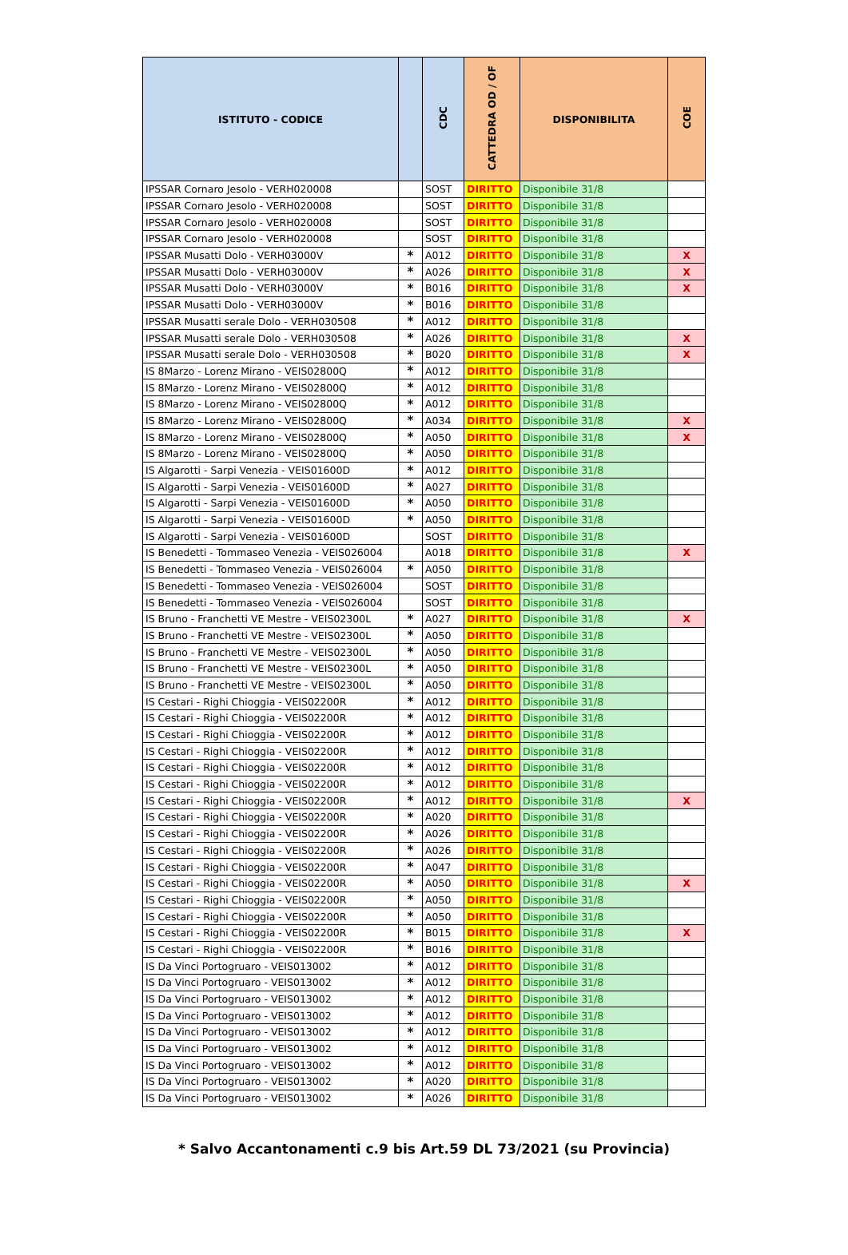| ISTITUTO - CODICE | | CDC | CATTEDRA OD / OF | DISPONIBILITA | COE |
| --- | --- | --- | --- | --- | --- |
| IPSSAR Cornaro Jesolo - VERH020008 | | SOST | DIRITTO | Disponibile 31/8 | |
| IPSSAR Cornaro Jesolo - VERH020008 | | SOST | DIRITTO | Disponibile 31/8 | |
| IPSSAR Cornaro Jesolo - VERH020008 | | SOST | DIRITTO | Disponibile 31/8 | |
| IPSSAR Cornaro Jesolo - VERH020008 | | SOST | DIRITTO | Disponibile 31/8 | |
| IPSSAR Musatti Dolo - VERH03000V | * | A012 | DIRITTO | Disponibile 31/8 | X |
| IPSSAR Musatti Dolo - VERH03000V | * | A026 | DIRITTO | Disponibile 31/8 | X |
| IPSSAR Musatti Dolo - VERH03000V | * | B016 | DIRITTO | Disponibile 31/8 | X |
| IPSSAR Musatti Dolo - VERH03000V | * | B016 | DIRITTO | Disponibile 31/8 | |
| IPSSAR Musatti serale Dolo - VERH030508 | * | A012 | DIRITTO | Disponibile 31/8 | |
| IPSSAR Musatti serale Dolo - VERH030508 | * | A026 | DIRITTO | Disponibile 31/8 | X |
| IPSSAR Musatti serale Dolo - VERH030508 | * | B020 | DIRITTO | Disponibile 31/8 | X |
| IS 8Marzo - Lorenz Mirano - VEIS02800Q | * | A012 | DIRITTO | Disponibile 31/8 | |
| IS 8Marzo - Lorenz Mirano - VEIS02800Q | * | A012 | DIRITTO | Disponibile 31/8 | |
| IS 8Marzo - Lorenz Mirano - VEIS02800Q | * | A012 | DIRITTO | Disponibile 31/8 | |
| IS 8Marzo - Lorenz Mirano - VEIS02800Q | * | A034 | DIRITTO | Disponibile 31/8 | X |
| IS 8Marzo - Lorenz Mirano - VEIS02800Q | * | A050 | DIRITTO | Disponibile 31/8 | X |
| IS 8Marzo - Lorenz Mirano - VEIS02800Q | * | A050 | DIRITTO | Disponibile 31/8 | |
| IS Algarotti - Sarpi Venezia - VEIS01600D | * | A012 | DIRITTO | Disponibile 31/8 | |
| IS Algarotti - Sarpi Venezia - VEIS01600D | * | A027 | DIRITTO | Disponibile 31/8 | |
| IS Algarotti - Sarpi Venezia - VEIS01600D | * | A050 | DIRITTO | Disponibile 31/8 | |
| IS Algarotti - Sarpi Venezia - VEIS01600D | * | A050 | DIRITTO | Disponibile 31/8 | |
| IS Algarotti - Sarpi Venezia - VEIS01600D | | SOST | DIRITTO | Disponibile 31/8 | |
| IS Benedetti - Tommaseo Venezia - VEIS026004 | | A018 | DIRITTO | Disponibile 31/8 | X |
| IS Benedetti - Tommaseo Venezia - VEIS026004 | * | A050 | DIRITTO | Disponibile 31/8 | |
| IS Benedetti - Tommaseo Venezia - VEIS026004 | | SOST | DIRITTO | Disponibile 31/8 | |
| IS Benedetti - Tommaseo Venezia - VEIS026004 | | SOST | DIRITTO | Disponibile 31/8 | |
| IS Bruno - Franchetti VE Mestre - VEIS02300L | * | A027 | DIRITTO | Disponibile 31/8 | X |
| IS Bruno - Franchetti VE Mestre - VEIS02300L | * | A050 | DIRITTO | Disponibile 31/8 | |
| IS Bruno - Franchetti VE Mestre - VEIS02300L | * | A050 | DIRITTO | Disponibile 31/8 | |
| IS Bruno - Franchetti VE Mestre - VEIS02300L | * | A050 | DIRITTO | Disponibile 31/8 | |
| IS Bruno - Franchetti VE Mestre - VEIS02300L | * | A050 | DIRITTO | Disponibile 31/8 | |
| IS Cestari - Righi Chioggia - VEIS02200R | * | A012 | DIRITTO | Disponibile 31/8 | |
| IS Cestari - Righi Chioggia - VEIS02200R | * | A012 | DIRITTO | Disponibile 31/8 | |
| IS Cestari - Righi Chioggia - VEIS02200R | * | A012 | DIRITTO | Disponibile 31/8 | |
| IS Cestari - Righi Chioggia - VEIS02200R | * | A012 | DIRITTO | Disponibile 31/8 | |
| IS Cestari - Righi Chioggia - VEIS02200R | * | A012 | DIRITTO | Disponibile 31/8 | |
| IS Cestari - Righi Chioggia - VEIS02200R | * | A012 | DIRITTO | Disponibile 31/8 | |
| IS Cestari - Righi Chioggia - VEIS02200R | * | A012 | DIRITTO | Disponibile 31/8 | X |
| IS Cestari - Righi Chioggia - VEIS02200R | * | A020 | DIRITTO | Disponibile 31/8 | |
| IS Cestari - Righi Chioggia - VEIS02200R | * | A026 | DIRITTO | Disponibile 31/8 | |
| IS Cestari - Righi Chioggia - VEIS02200R | * | A026 | DIRITTO | Disponibile 31/8 | |
| IS Cestari - Righi Chioggia - VEIS02200R | * | A047 | DIRITTO | Disponibile 31/8 | |
| IS Cestari - Righi Chioggia - VEIS02200R | * | A050 | DIRITTO | Disponibile 31/8 | X |
| IS Cestari - Righi Chioggia - VEIS02200R | * | A050 | DIRITTO | Disponibile 31/8 | |
| IS Cestari - Righi Chioggia - VEIS02200R | * | A050 | DIRITTO | Disponibile 31/8 | |
| IS Cestari - Righi Chioggia - VEIS02200R | * | B015 | DIRITTO | Disponibile 31/8 | X |
| IS Cestari - Righi Chioggia - VEIS02200R | * | B016 | DIRITTO | Disponibile 31/8 | |
| IS Da Vinci Portogruaro - VEIS013002 | * | A012 | DIRITTO | Disponibile 31/8 | |
| IS Da Vinci Portogruaro - VEIS013002 | * | A012 | DIRITTO | Disponibile 31/8 | |
| IS Da Vinci Portogruaro - VEIS013002 | * | A012 | DIRITTO | Disponibile 31/8 | |
| IS Da Vinci Portogruaro - VEIS013002 | * | A012 | DIRITTO | Disponibile 31/8 | |
| IS Da Vinci Portogruaro - VEIS013002 | * | A012 | DIRITTO | Disponibile 31/8 | |
| IS Da Vinci Portogruaro - VEIS013002 | * | A012 | DIRITTO | Disponibile 31/8 | |
| IS Da Vinci Portogruaro - VEIS013002 | * | A012 | DIRITTO | Disponibile 31/8 | |
| IS Da Vinci Portogruaro - VEIS013002 | * | A020 | DIRITTO | Disponibile 31/8 | |
| IS Da Vinci Portogruaro - VEIS013002 | * | A026 | DIRITTO | Disponibile 31/8 | |
* Salvo Accantonamenti c.9 bis Art.59 DL 73/2021 (su Provincia)